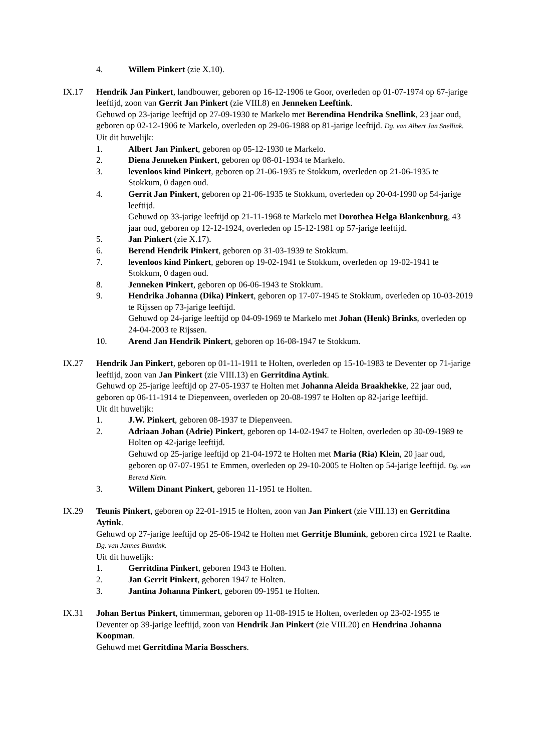4. Willem Pinkert (zie X.10).
IX.17 Hendrik Jan Pinkert, landbouwer, geboren op 16-12-1906 te Goor, overleden op 01-07-1974 op 67-jarige leeftijd, zoon van Gerrit Jan Pinkert (zie VIII.8) en Jenneken Leeftink.
Gehuwd op 23-jarige leeftijd op 27-09-1930 te Markelo met Berendina Hendrika Snellink, 23 jaar oud, geboren op 02-12-1906 te Markelo, overleden op 29-06-1988 op 81-jarige leeftijd. Dg. van Albert Jan Snellink.
Uit dit huwelijk:
1. Albert Jan Pinkert, geboren op 05-12-1930 te Markelo.
2. Diena Jenneken Pinkert, geboren op 08-01-1934 te Markelo.
3. levenloos kind Pinkert, geboren op 21-06-1935 te Stokkum, overleden op 21-06-1935 te Stokkum, 0 dagen oud.
4. Gerrit Jan Pinkert, geboren op 21-06-1935 te Stokkum, overleden op 20-04-1990 op 54-jarige leeftijd.
Gehuwd op 33-jarige leeftijd op 21-11-1968 te Markelo met Dorothea Helga Blankenburg, 43 jaar oud, geboren op 12-12-1924, overleden op 15-12-1981 op 57-jarige leeftijd.
5. Jan Pinkert (zie X.17).
6. Berend Hendrik Pinkert, geboren op 31-03-1939 te Stokkum.
7. levenloos kind Pinkert, geboren op 19-02-1941 te Stokkum, overleden op 19-02-1941 te Stokkum, 0 dagen oud.
8. Jenneken Pinkert, geboren op 06-06-1943 te Stokkum.
9. Hendrika Johanna (Dika) Pinkert, geboren op 17-07-1945 te Stokkum, overleden op 10-03-2019 te Rijssen op 73-jarige leeftijd.
Gehuwd op 24-jarige leeftijd op 04-09-1969 te Markelo met Johan (Henk) Brinks, overleden op 24-04-2003 te Rijssen.
10. Arend Jan Hendrik Pinkert, geboren op 16-08-1947 te Stokkum.
IX.27 Hendrik Jan Pinkert, geboren op 01-11-1911 te Holten, overleden op 15-10-1983 te Deventer op 71-jarige leeftijd, zoon van Jan Pinkert (zie VIII.13) en Gerritdina Aytink.
Gehuwd op 25-jarige leeftijd op 27-05-1937 te Holten met Johanna Aleida Braakhekke, 22 jaar oud, geboren op 06-11-1914 te Diepenveen, overleden op 20-08-1997 te Holten op 82-jarige leeftijd.
Uit dit huwelijk:
1. J.W. Pinkert, geboren 08-1937 te Diepenveen.
2. Adriaan Johan (Adrie) Pinkert, geboren op 14-02-1947 te Holten, overleden op 30-09-1989 te Holten op 42-jarige leeftijd.
Gehuwd op 25-jarige leeftijd op 21-04-1972 te Holten met Maria (Ria) Klein, 20 jaar oud, geboren op 07-07-1951 te Emmen, overleden op 29-10-2005 te Holten op 54-jarige leeftijd. Dg. van Berend Klein.
3. Willem Dinant Pinkert, geboren 11-1951 te Holten.
IX.29 Teunis Pinkert, geboren op 22-01-1915 te Holten, zoon van Jan Pinkert (zie VIII.13) en Gerritdina Aytink.
Gehuwd op 27-jarige leeftijd op 25-06-1942 te Holten met Gerritje Blumink, geboren circa 1921 te Raalte. Dg. van Jannes Blumink.
Uit dit huwelijk:
1. Gerritdina Pinkert, geboren 1943 te Holten.
2. Jan Gerrit Pinkert, geboren 1947 te Holten.
3. Jantina Johanna Pinkert, geboren 09-1951 te Holten.
IX.31 Johan Bertus Pinkert, timmerman, geboren op 11-08-1915 te Holten, overleden op 23-02-1955 te Deventer op 39-jarige leeftijd, zoon van Hendrik Jan Pinkert (zie VIII.20) en Hendrina Johanna Koopman.
Gehuwd met Gerritdina Maria Bosschers.